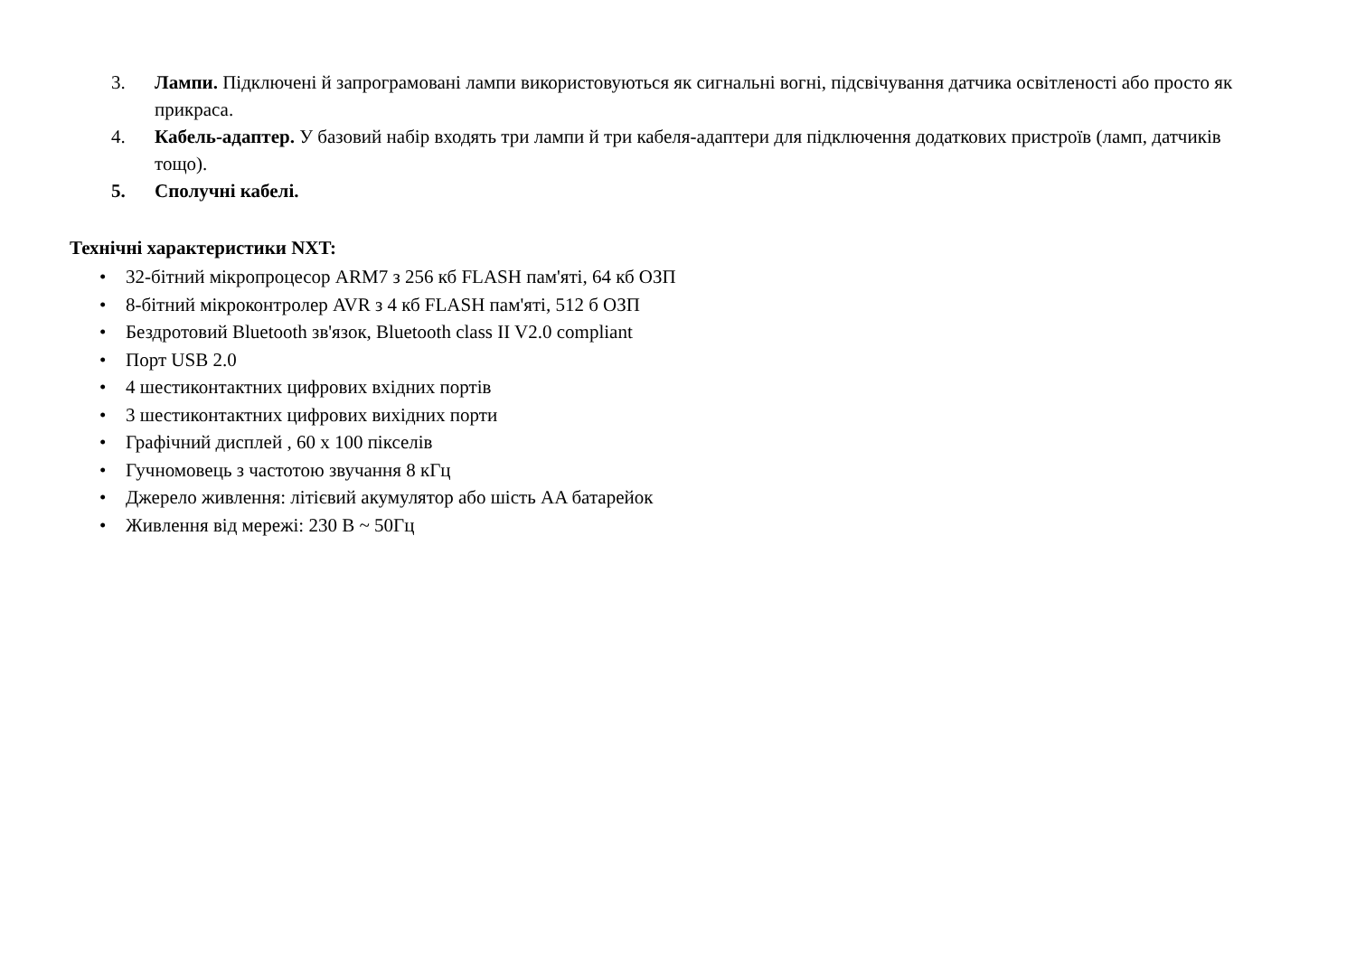3. Лампи. Підключені й запрограмовані лампи використовуються як сигнальні вогні, підсвічування датчика освітленості або просто як прикраса.
4. Кабель-адаптер. У базовий набір входять три лампи й три кабеля-адаптери для підключення додаткових пристроїв (ламп, датчиків тощо).
5. Сполучні кабелі.
Технічні характеристики NXT:
• 32-бітний мікропроцесор ARM7 з 256 кб FLASH пам'яті, 64 кб ОЗП
• 8-бітний мікроконтролер AVR з 4 кб FLASH пам'яті, 512 б ОЗП
• Бездротовий Bluetooth зв'язок, Bluetooth class II V2.0 compliant
• Порт USB 2.0
• 4 шестиконтактних цифрових вхідних портів
• 3 шестиконтактних цифрових вихідних порти
• Графічний дисплей , 60 x 100 пікселів
• Гучномовець з частотою звучання 8 кГц
• Джерело живлення: літієвий акумулятор або шість AA батарейок
• Живлення від мережі: 230 В ~ 50Гц